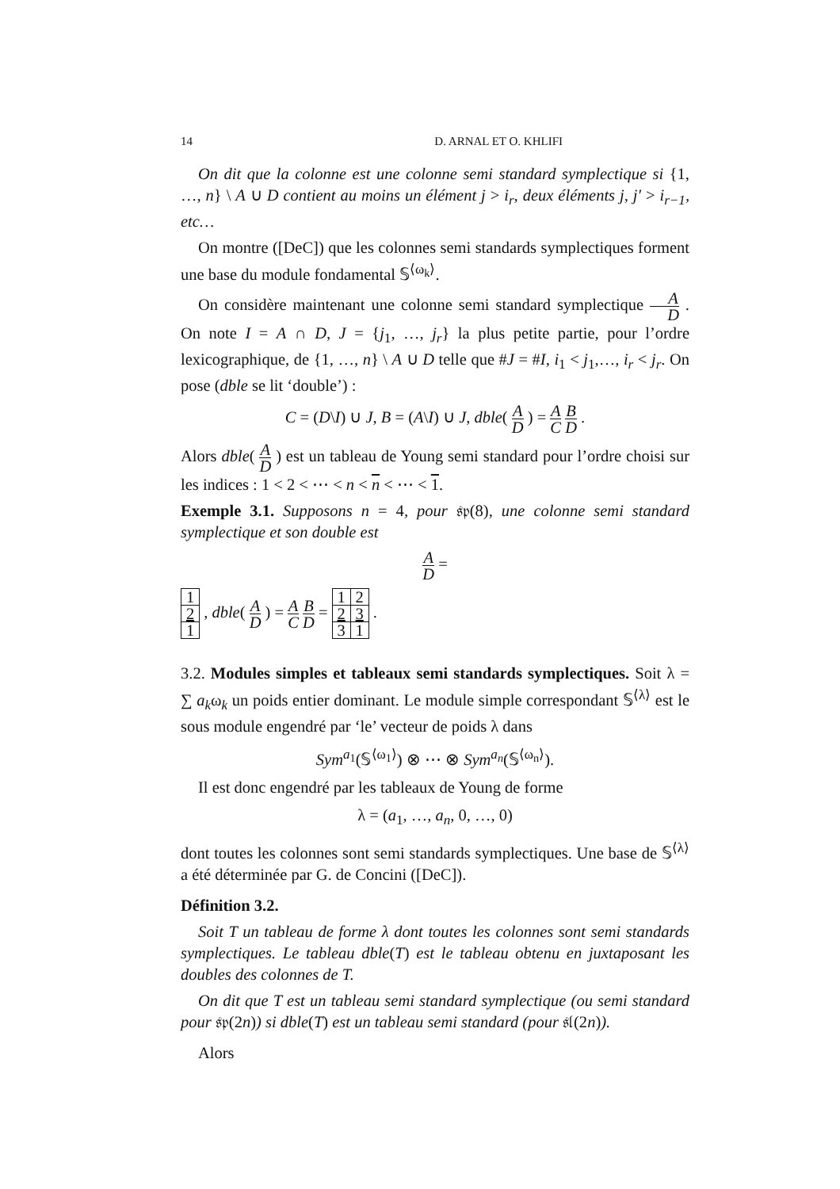14 D. ARNAL ET O. KHLIFI
On dit que la colonne est une colonne semi standard symplectique si {1, …, n} \ A ∪ D contient au moins un élément j > i<sub>r</sub>, deux éléments j, j′ > i<sub>r−1</sub>, etc…
On montre ([DeC]) que les colonnes semi standards symplectiques forment une base du module fondamental 𝕊<sup>⟨ω<sub>k</sub>⟩</sup>.
On considère maintenant une colonne semi standard symplectique A D . On note I = A ∩ D, J = {j<sub>1</sub>, …, j<sub>r</sub>} la plus petite partie, pour l’ordre lexicographique, de {1, …, n} \ A ∪ D telle que #J = #I, i<sub>1</sub> < j<sub>1</sub>,…, i<sub>r</sub> < j<sub>r</sub>. On pose (dble se lit ‘double’) :
C = (D\I) ∪ J, B = (A\I) ∪ J, dble( A D ) = A C B D .
Alors dble( A D ) est un tableau de Young semi standard pour l’ordre choisi sur les indices : 1 < 2 < ⋯ < n < n < ⋯ < 1.
Exemple 3.1. Supposons n = 4, pour 𝔰𝔭(8), une colonne semi standard symplectique et son double est
A D =
| 1 |
| 2 |
| 1 |
, dble( A D ) = A C B D =
| 1 | 2 |
| 2 | 3 |
| 3 | 1 |
.
3.2. Modules simples et tableaux semi standards symplectiques. Soit λ = ∑ a<sub>k</sub>ω<sub>k</sub> un poids entier dominant. Le module simple correspondant 𝕊<sup>⟨λ⟩</sup> est le sous module engendré par ‘le’ vecteur de poids λ dans
Sym<sup>a<sub>1</sub></sup>(𝕊<sup>⟨ω<sub>1</sub>⟩</sup>) ⊗ ⋯ ⊗ Sym<sup>a<sub>n</sub></sup>(𝕊<sup>⟨ω<sub>n</sub>⟩</sup>).
Il est donc engendré par les tableaux de Young de forme
λ = (a<sub>1</sub>, …, a<sub>n</sub>, 0, …, 0)
dont toutes les colonnes sont semi standards symplectiques. Une base de 𝕊<sup>⟨λ⟩</sup> a été déterminée par G. de Concini ([DeC]).
Définition 3.2.
Soit T un tableau de forme λ dont toutes les colonnes sont semi standards symplectiques. Le tableau dble(T) est le tableau obtenu en juxtaposant les doubles des colonnes de T.
On dit que T est un tableau semi standard symplectique (ou semi standard pour 𝔰𝔭(2n)) si dble(T) est un tableau semi standard (pour 𝔰𝔩(2n)).
Alors